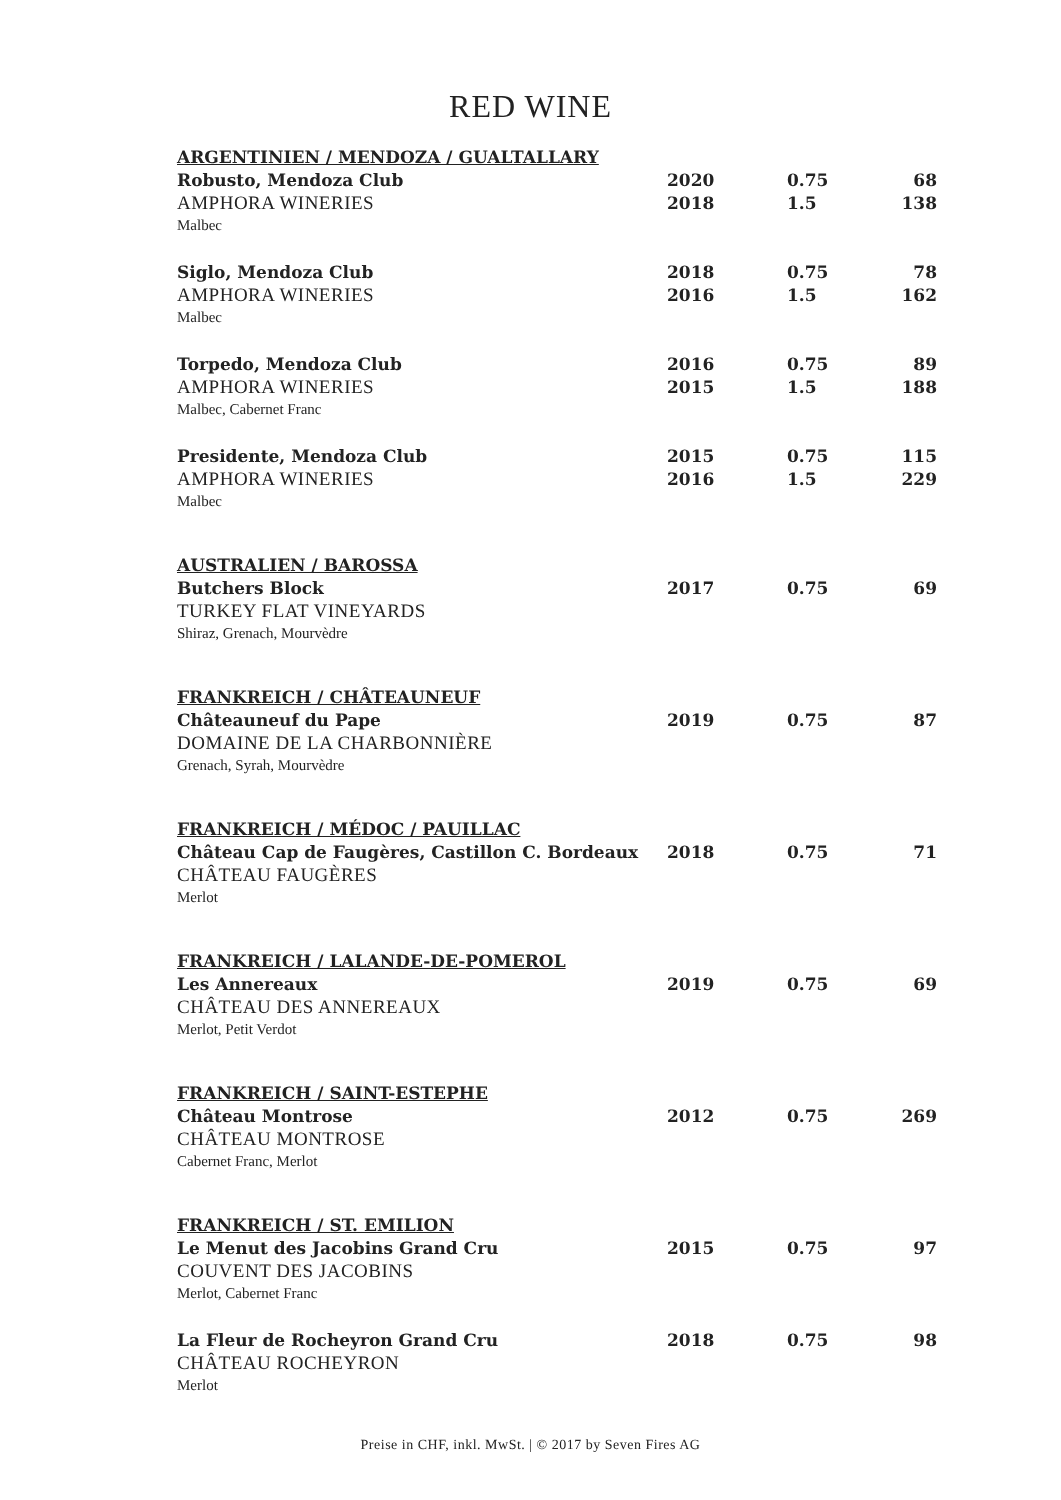RED WINE
| ARGENTINIEN / MENDOZA / GUALTALLARY | | | |
| Robusto, Mendoza Club | 2020 | 0.75 | 68 |
| AMPHORA WINERIES | 2018 | 1.5 | 138 |
| Malbec | | | |
| Siglo, Mendoza Club | 2018 | 0.75 | 78 |
| AMPHORA WINERIES | 2016 | 1.5 | 162 |
| Malbec | | | |
| Torpedo, Mendoza Club | 2016 | 0.75 | 89 |
| AMPHORA WINERIES | 2015 | 1.5 | 188 |
| Malbec, Cabernet Franc | | | |
| Presidente, Mendoza Club | 2015 | 0.75 | 115 |
| AMPHORA WINERIES | 2016 | 1.5 | 229 |
| Malbec | | | |
| AUSTRALIEN / BAROSSA | | | |
| Butchers Block | 2017 | 0.75 | 69 |
| TURKEY FLAT VINEYARDS | | | |
| Shiraz, Grenach, Mourvèdre | | | |
| FRANKREICH / CHÂTEAUNEUF | | | |
| Châteauneuf du Pape | 2019 | 0.75 | 87 |
| DOMAINE DE LA CHARBONNIÈRE | | | |
| Grenach, Syrah, Mourvèdre | | | |
| FRANKREICH / MÉDOC / PAUILLAC | | | |
| Château Cap de Faugères, Castillon C. Bordeaux | 2018 | 0.75 | 71 |
| CHÂTEAU FAUGÈRES | | | |
| Merlot | | | |
| FRANKREICH / LALANDE-DE-POMEROL | | | |
| Les Annereaux | 2019 | 0.75 | 69 |
| CHÂTEAU DES ANNEREAUX | | | |
| Merlot, Petit Verdot | | | |
| FRANKREICH / SAINT-ESTEPHE | | | |
| Château Montrose | 2012 | 0.75 | 269 |
| CHÂTEAU MONTROSE | | | |
| Cabernet Franc, Merlot | | | |
| FRANKREICH / ST. EMILION | | | |
| Le Menut des Jacobins Grand Cru | 2015 | 0.75 | 97 |
| COUVENT DES JACOBINS | | | |
| Merlot, Cabernet Franc | | | |
| La Fleur de Rocheyron Grand Cru | 2018 | 0.75 | 98 |
| CHÂTEAU ROCHEYRON | | | |
| Merlot | | | |
Preise in CHF, inkl. MwSt. | © 2017 by Seven Fires AG